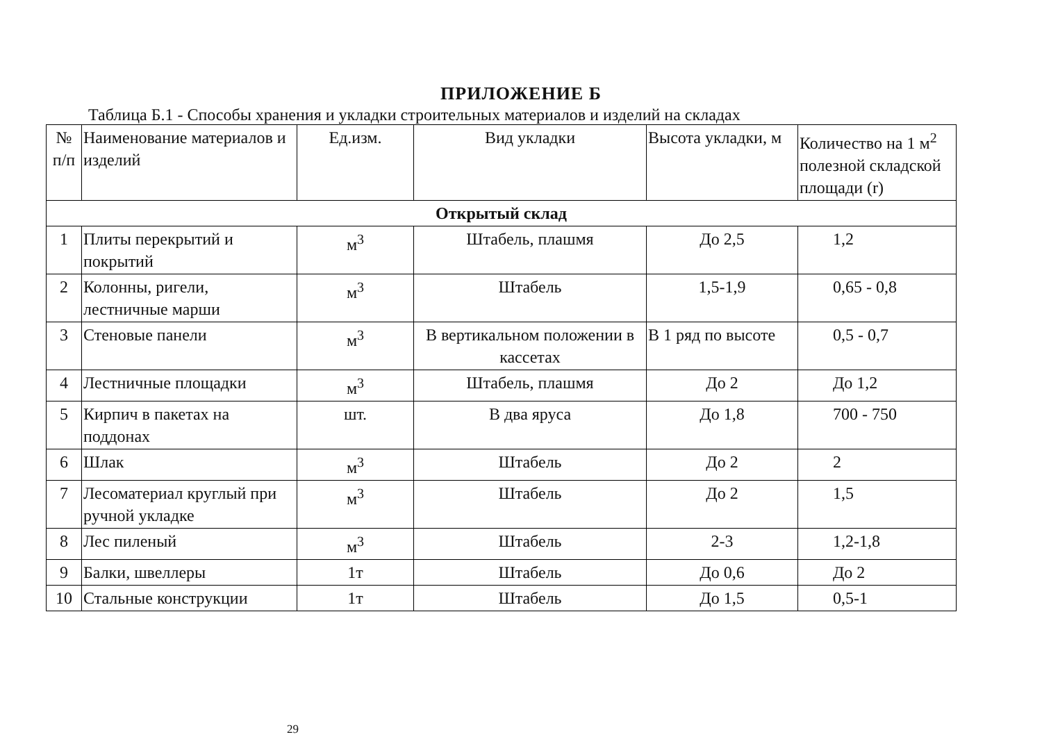ПРИЛОЖЕНИЕ Б
Таблица Б.1 - Способы хранения и укладки строительных материалов и изделий на складах
| № п/п | Наименование материалов и изделий | Ед.изм. | Вид укладки | Высота укладки, м | Количество на 1 м<sup>2</sup> полезной складской площади (r) |
| --- | --- | --- | --- | --- | --- |
| Открытый склад | | | | | |
| 1 | Плиты перекрытий и покрытий | м<sup>3</sup> | Штабель, плашмя | До 2,5 | 1,2 |
| 2 | Колонны, ригели, лестничные марши | м<sup>3</sup> | Штабель | 1,5-1,9 | 0,65 - 0,8 |
| 3 | Стеновые панели | м<sup>3</sup> | В вертикальном положении в кассетах | В 1 ряд по высоте | 0,5 - 0,7 |
| 4 | Лестничные площадки | м<sup>3</sup> | Штабель, плашмя | До 2 | До 1,2 |
| 5 | Кирпич в пакетах на поддонах | шт. | В два яруса | До 1,8 | 700 - 750 |
| 6 | Шлак | м<sup>3</sup> | Штабель | До 2 | 2 |
| 7 | Лесоматериал круглый при ручной укладке | м<sup>3</sup> | Штабель | До 2 | 1,5 |
| 8 | Лес пиленый | м<sup>3</sup> | Штабель | 2-3 | 1,2-1,8 |
| 9 | Балки, швеллеры | 1т | Штабель | До 0,6 | До 2 |
| 10 | Стальные конструкции | 1т | Штабель | До 1,5 | 0,5-1 |
29